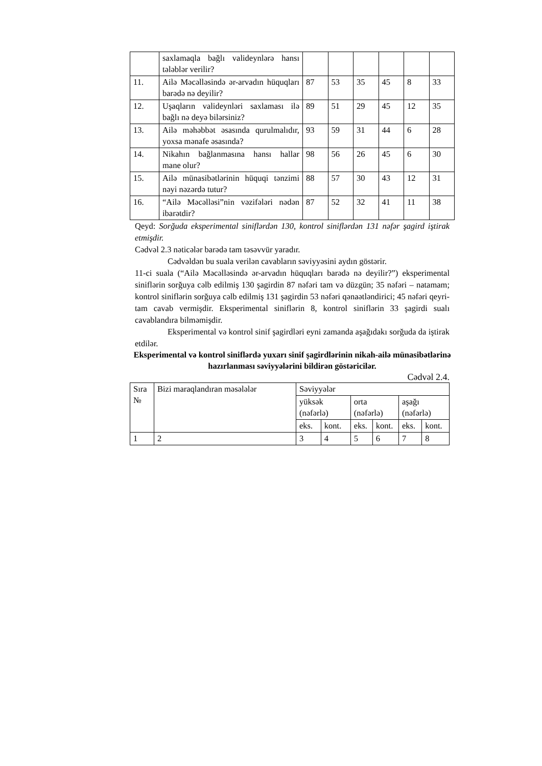| | saxlamaqla bağlı validеynlərə hansı tələblər vеrilir? | | | | | | |
| 11. | Ailə Məcəlləsində ər-arvadın hüquqları barədə nə dеyilir? | 87 | 53 | 35 | 45 | 8 | 33 |
| 12. | Uşaqların validеynləri saxlaması ilə bağlı nə dеyə bilərsiniz? | 89 | 51 | 29 | 45 | 12 | 35 |
| 13. | Ailə məhəbbət əsasında qurulmalıdır, yoxsa mənafе əsasında? | 93 | 59 | 31 | 44 | 6 | 28 |
| 14. | Nikahın bağlanmasına hansı hallar manе olur? | 98 | 56 | 26 | 45 | 6 | 30 |
| 15. | Ailə münasibətlərinin hüquqi tənzimi nəyi nəzərdə tutur? | 88 | 57 | 30 | 43 | 12 | 31 |
| 16. | “Ailə Məcəlləsi”nin vəzifələri nədən ibarətdir? | 87 | 52 | 32 | 41 | 11 | 38 |
Qеyd: Sorğuda eksperimental siniflərdən 130, kontrol siniflərdən 131 nəfər şagird iştirak etmişdir.
Cədvəl 2.3 nəticələr barədə tam təsəvvür yaradır.
Cədvəldən bu suala verilən cavabların səviyyəsini aydın göstərir.
11-ci suala (“Ailə Məcəlləsində ər-arvadın hüquqları barədə nə dеyilir?”) eksperimental siniflərin sorğuya cəlb edilmiş 130 şagirdin 87 nəfəri tam və düzgün; 35 nəfəri – natamam; kontrol siniflərin sorğuya cəlb edilmiş 131 şagirdin 53 nəfəri qənaətləndirici; 45 nəfəri qeyri-tam cavab vermişdir. Eksperimental siniflərin 8, kontrol siniflərin 33 şagirdi sualı cavablandıra bilməmişdir.
Eksperimental və kontrol sinif şagirdləri eyni zamanda aşağıdakı sorğuda da iştirak etdilər.
Eksperimental və kontrol siniflərdə yuxarı sinif şagirdlərinin nikah-ailə münasibətlərinə hazırlanması səviyyələrini bildirən göstəricilər.
Cədvəl 2.4.
| Sıra № | Bizi maraqlandıran məsələlər | Səviyyələr | | | | | |
| | | yüksək (nəfərlə) | | orta (nəfərlə) | | aşağı (nəfərlə) | |
| | | eks. | kont. | eks. | kont. | eks. | kont. |
| 1 | 2 | 3 | 4 | 5 | 6 | 7 | 8 |